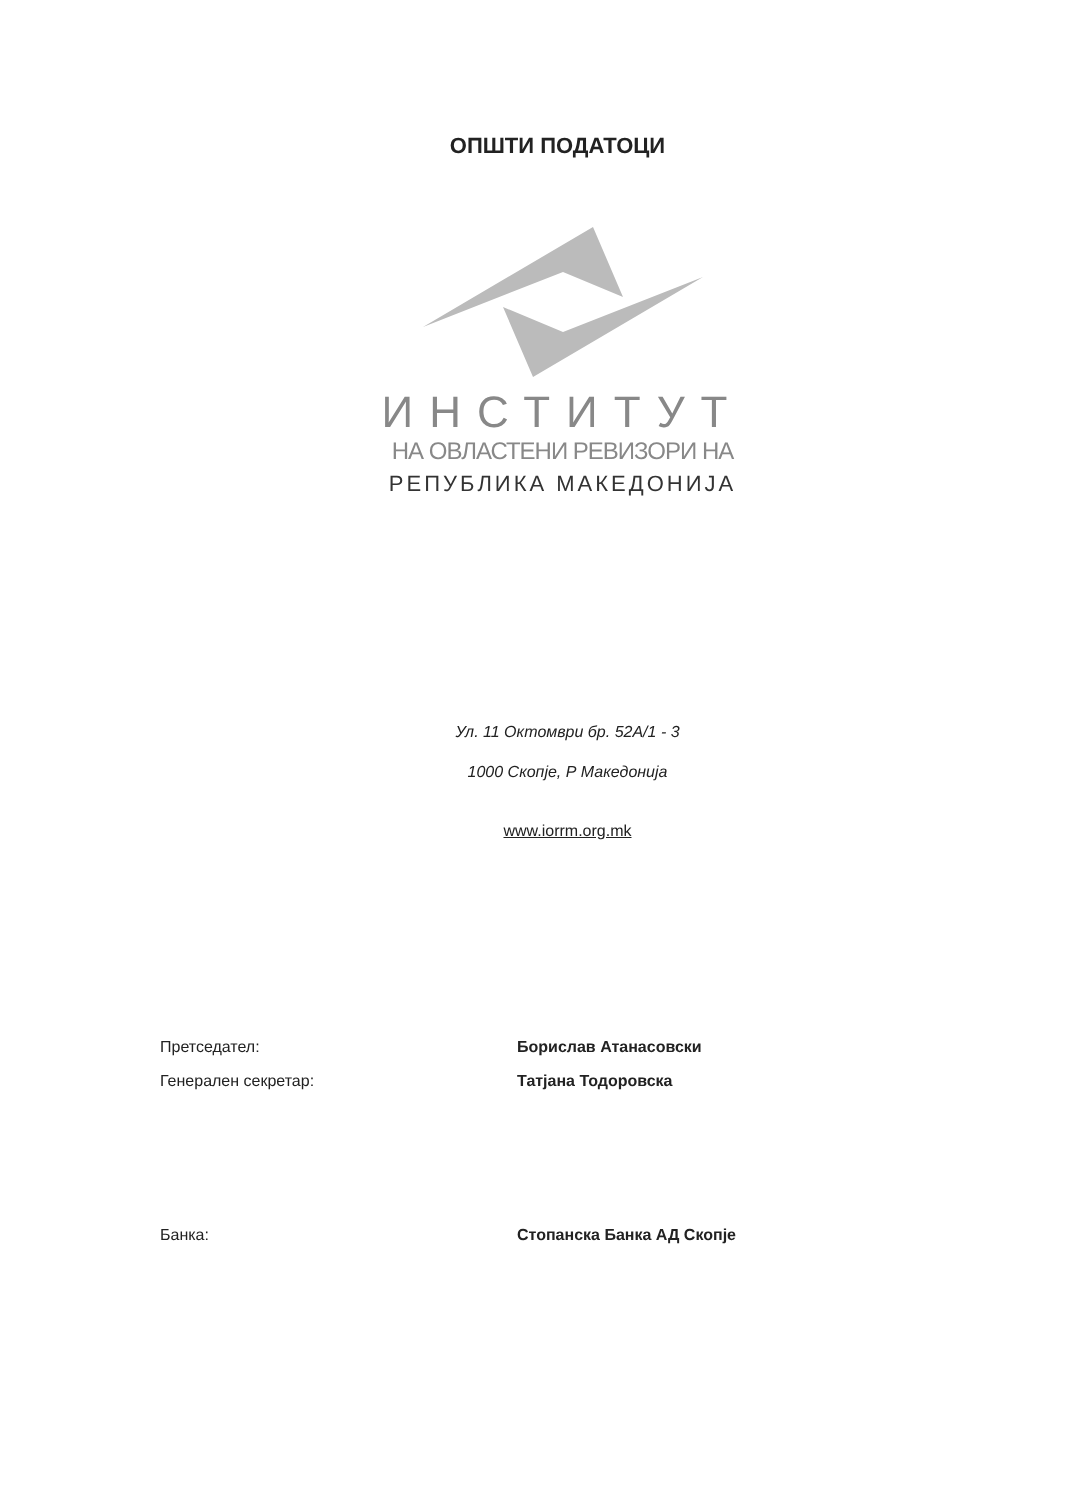ОПШТИ ПОДАТОЦИ
ИНСТИТУТ
НА ОВЛАСТЕНИ РЕВИЗОРИ НА
РЕПУБЛИКА МАКЕДОНИЈА
Ул. 11 Октомври бр. 52А/1 - 3
1000 Скопје, Р Македонија
www.iorrm.org.mk
Претседател: Борислав Атанасовски
Генерален секретар: Татјана Тодоровска
Банка: Стопанска Банка АД Скопје